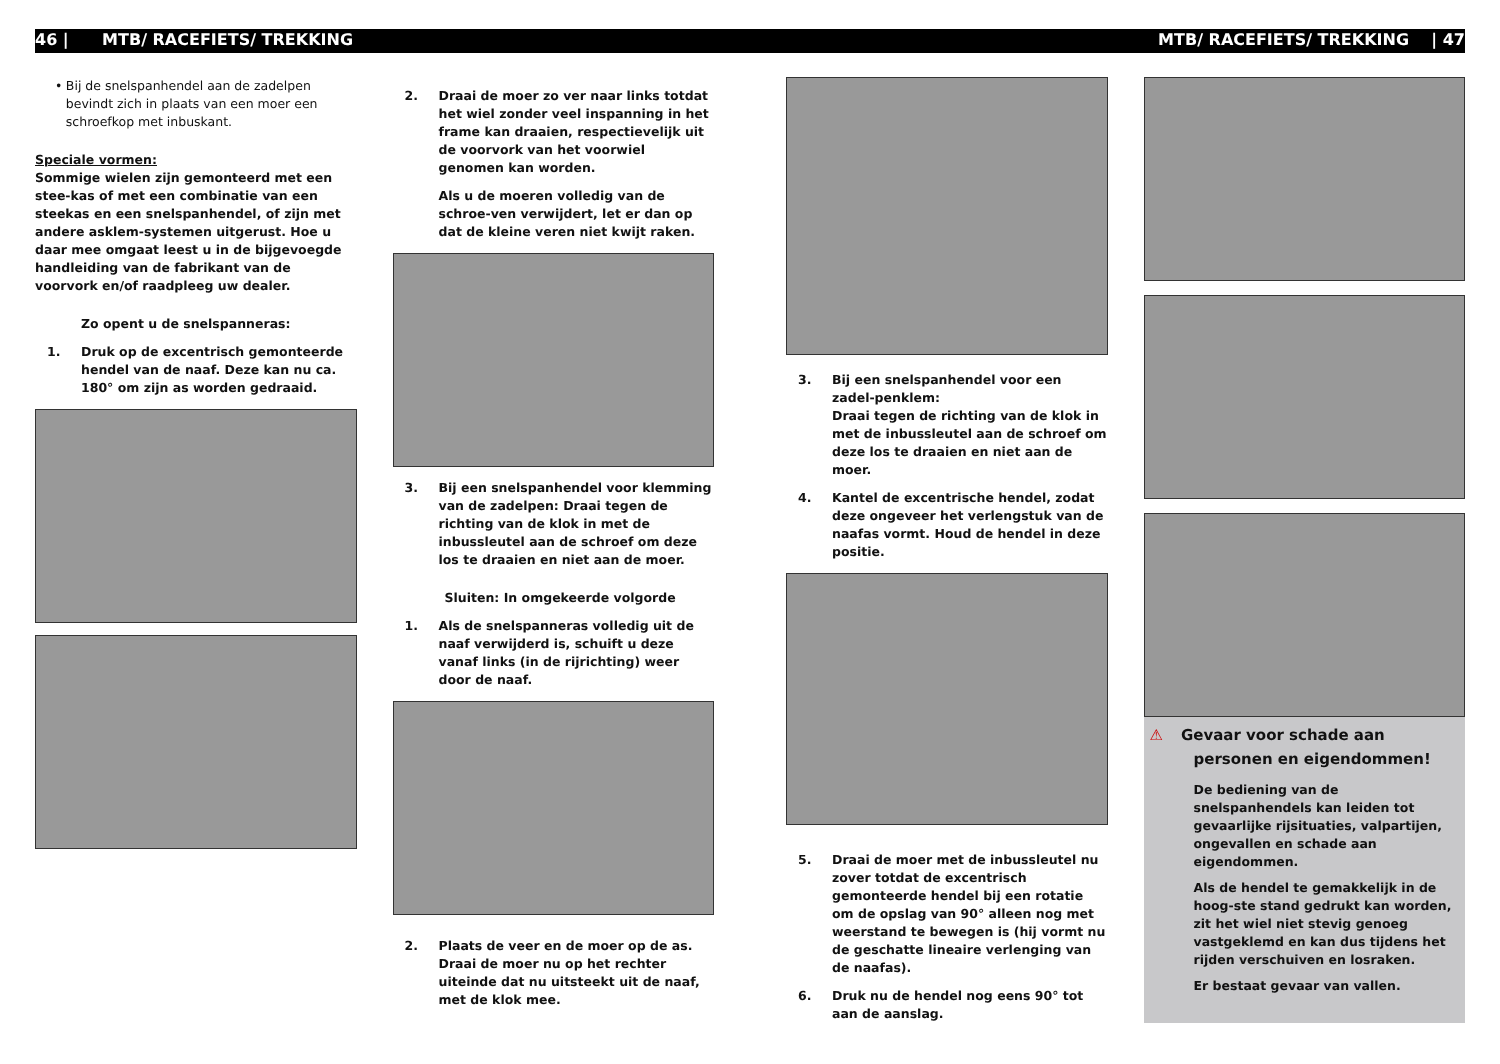46 | MTB/ RACEFIETS/ TREKKING MTB/ RACEFIETS/ TREKKING | 47
• Bij de snelspanhendel aan de zadelpen bevindt zich in plaats van een moer een schroefkop met inbuskant.
Speciale vormen:
Sommige wielen zijn gemonteerd met een stee-kas of met een combinatie van een steekas en een snelspanhendel, of zijn met andere asklem-systemen uitgerust. Hoe u daar mee omgaat leest u in de bijgevoegde handleiding van de fabrikant van de voorvork en/of raadpleeg uw dealer.
Zo opent u de snelspanneras:
1. Druk op de excentrisch gemonteerde hendel van de naaf. Deze kan nu ca. 180° om zijn as worden gedraaid.
2. Draai de moer zo ver naar links totdat het wiel zonder veel inspanning in het frame kan draaien, respectievelijk uit de voorvork van het voorwiel genomen kan worden.
Als u de moeren volledig van de schroe-ven verwijdert, let er dan op dat de kleine veren niet kwijt raken.
3. Bij een snelspanhendel voor klemming van de zadelpen: Draai tegen de richting van de klok in met de inbussleutel aan de schroef om deze los te draaien en niet aan de moer.
Sluiten: In omgekeerde volgorde
1. Als de snelspanneras volledig uit de naaf verwijderd is, schuift u deze vanaf links (in de rijrichting) weer door de naaf.
2. Plaats de veer en de moer op de as. Draai de moer nu op het rechter uiteinde dat nu uitsteekt uit de naaf, met de klok mee.
3. Bij een snelspanhendel voor een zadel-penklem:
Draai tegen de richting van de klok in met de inbussleutel aan de schroef om deze los te draaien en niet aan de moer.
4. Kantel de excentrische hendel, zodat deze ongeveer het verlengstuk van de naafas vormt. Houd de hendel in deze positie.
5. Draai de moer met de inbussleutel nu zover totdat de excentrisch gemonteerde hendel bij een rotatie om de opslag van 90° alleen nog met weerstand te bewegen is (hij vormt nu de geschatte lineaire verlenging van de naafas).
6. Druk nu de hendel nog eens 90° tot aan de aanslag.
⚠ Gevaar voor schade aan personen en eigendommen!
De bediening van de snelspanhendels kan leiden tot gevaarlijke rijsituaties, valpartijen, ongevallen en schade aan eigendommen.
Als de hendel te gemakkelijk in de hoog-ste stand gedrukt kan worden, zit het wiel niet stevig genoeg vastgeklemd en kan dus tijdens het rijden verschuiven en losraken.
Er bestaat gevaar van vallen.